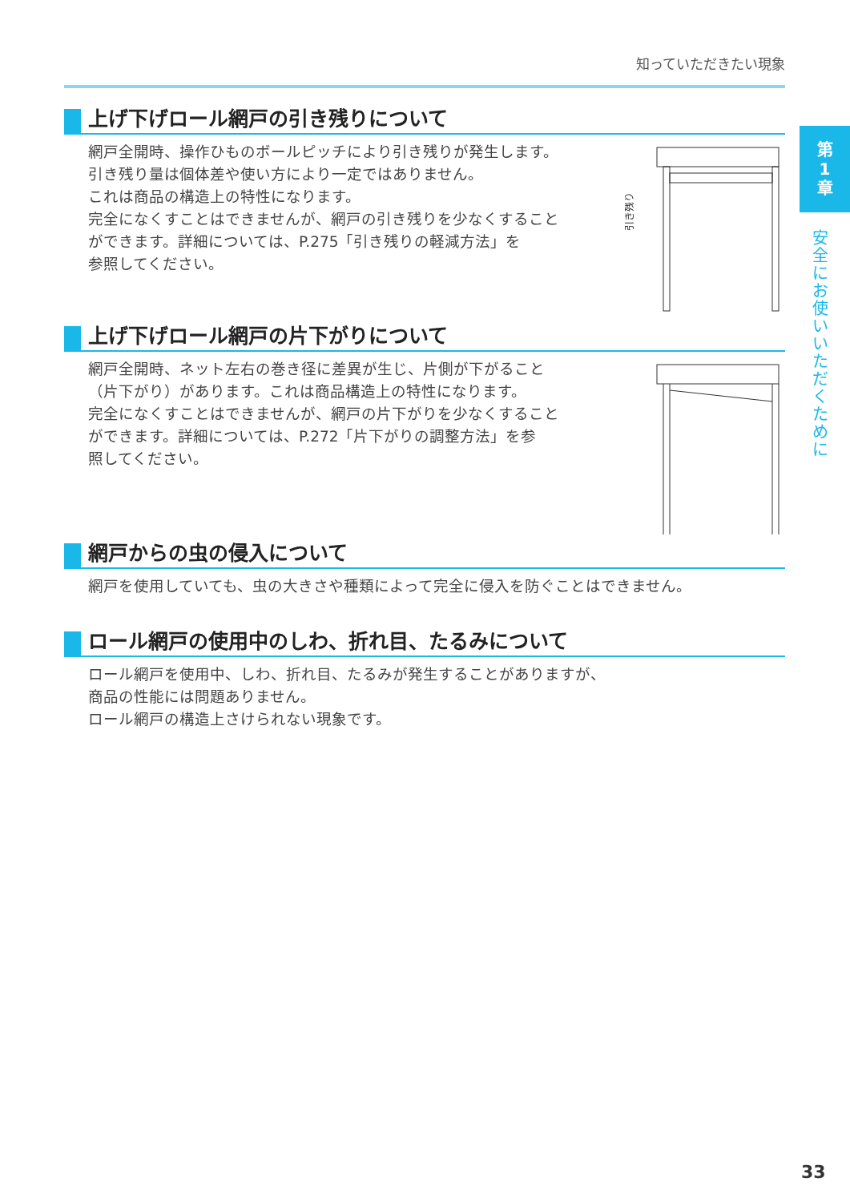知っていただきたい現象
第
1
章
安全にお使いいただくために
上げ下げロール網戸の引き残りについて
網戸全開時、操作ひものボールピッチにより引き残りが発生します。
引き残り量は個体差や使い方により一定ではありません。
これは商品の構造上の特性になります。
完全になくすことはできませんが、網戸の引き残りを少なくすること
ができます。詳細については、P.275「引き残りの軽減方法」を
参照してください。
引き残り
上げ下げロール網戸の片下がりについて
網戸全開時、ネット左右の巻き径に差異が生じ、片側が下がること
（片下がり）があります。これは商品構造上の特性になります。
完全になくすことはできませんが、網戸の片下がりを少なくすること
ができます。詳細については、P.272「片下がりの調整方法」を参
照してください。
網戸からの虫の侵入について
網戸を使用していても、虫の大きさや種類によって完全に侵入を防ぐことはできません。
ロール網戸の使用中のしわ、折れ目、たるみについて
ロール網戸を使用中、しわ、折れ目、たるみが発生することがありますが、
商品の性能には問題ありません。
ロール網戸の構造上さけられない現象です。
33